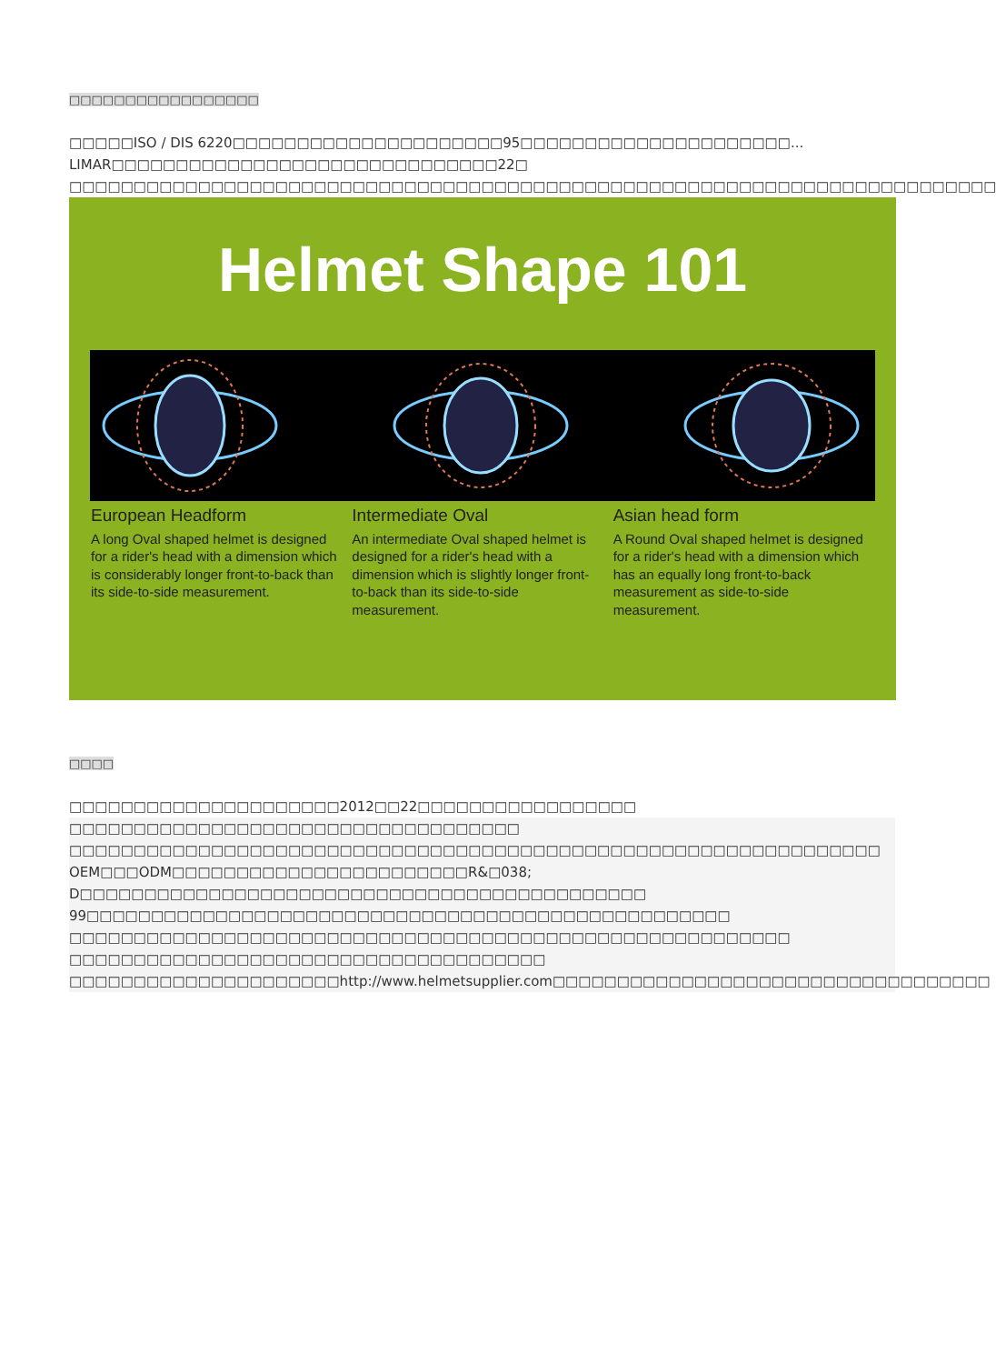□□□□□□□□□□□□□□□□□
□□□□□ISO / DIS 6220□□□□□□□□□□□□□□□□□□□□□95□□□□□□□□□□□□□□□□□□□□□... LIMAR□□□□□□□□□□□□□□□□□□□□□□□□□□□□□□22□ □□□□□□□□□□□□□□□□□□□□□□□□□□□□□□□□□□□□□□□□□□□□□□□□□□□□□□□□□□□□□□□□□□□□□□□□
Helmet Shape 101
European Headform
A long Oval shaped helmet is designed for a rider's head with a dimension which is considerably longer front-to-back than its side-to-side measurement.
Intermediate Oval
An intermediate Oval shaped helmet is designed for a rider's head with a dimension which is slightly longer front-to-back than its side-to-side measurement.
Asian head form
A Round Oval shaped helmet is designed for a rider's head with a dimension which has an equally long front-to-back measurement as side-to-side measurement.
□□□□
□□□□□□□□□□□□□□□□□□□□□2012□□22□□□□□□□□□□□□□□□□□
□□□□□□□□□□□□□□□□□□□□□□□□□□□□□□□□□□□
□□□□□□□□□□□□□□□□□□□□□□□□□□□□□□□□□□□□□□□□□□□□□□□□□□□□□□□□□□□□□□□
OEM□□□ODM□□□□□□□□□□□□□□□□□□□□□□□R&□038; D□□□□□□□□□□□□□□□□□□□□□□□□□□□□□□□□□□□□□□□□□□□□
99□□□□□□□□□□□□□□□□□□□□□□□□□□□□□□□□□□□□□□□□□□□□□□□□□□
□□□□□□□□□□□□□□□□□□□□□□□□□□□□□□□□□□□□□□□□□□□□□□□□□□□□□□□□
□□□□□□□□□□□□□□□□□□□□□□□□□□□□□□□□□□□□□
□□□□□□□□□□□□□□□□□□□□□http://www.helmetsupplier.com□□□□□□□□□□□□□□□□□□□□□□□□□□□□□□□□□□